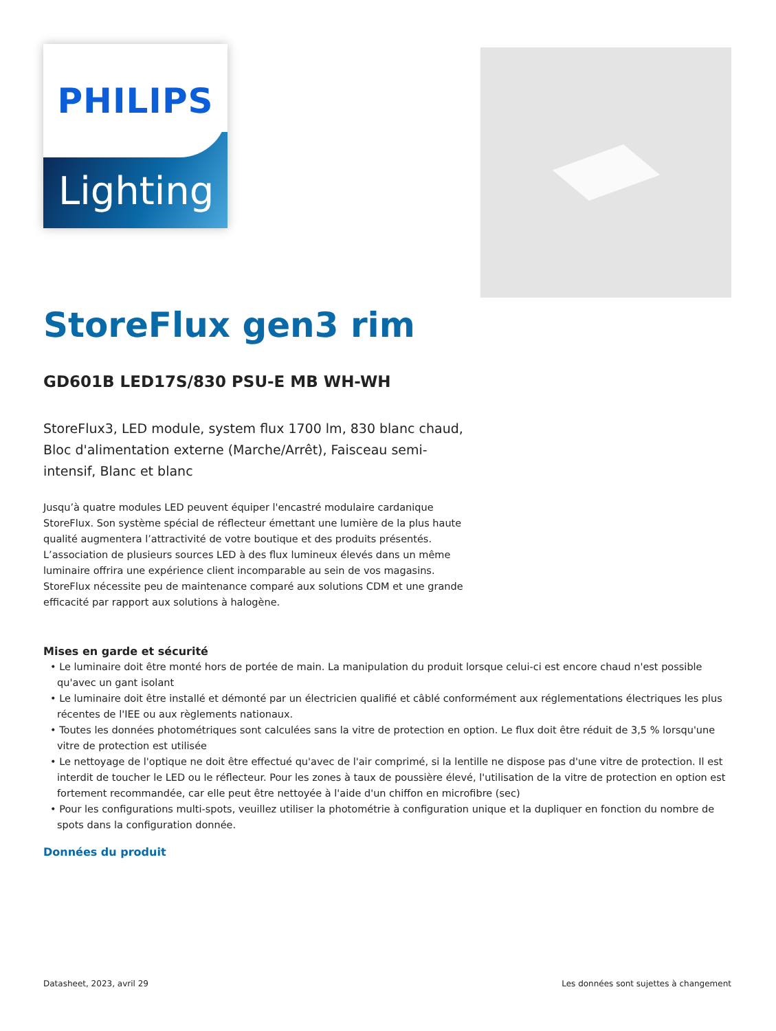PHILIPS
Lighting
StoreFlux gen3 rim
GD601B LED17S/830 PSU-E MB WH-WH
StoreFlux3, LED module, system flux 1700 lm, 830 blanc chaud, Bloc d'alimentation externe (Marche/Arrêt), Faisceau semi-intensif, Blanc et blanc
Jusqu’à quatre modules LED peuvent équiper l'encastré modulaire cardanique StoreFlux. Son système spécial de réflecteur émettant une lumière de la plus haute qualité augmentera l’attractivité de votre boutique et des produits présentés. L’association de plusieurs sources LED à des flux lumineux élevés dans un même luminaire offrira une expérience client incomparable au sein de vos magasins. StoreFlux nécessite peu de maintenance comparé aux solutions CDM et une grande efficacité par rapport aux solutions à halogène.
Mises en garde et sécurité
• Le luminaire doit être monté hors de portée de main. La manipulation du produit lorsque celui-ci est encore chaud n'est possible qu'avec un gant isolant
• Le luminaire doit être installé et démonté par un électricien qualifié et câblé conformément aux réglementations électriques les plus récentes de l'IEE ou aux règlements nationaux.
• Toutes les données photométriques sont calculées sans la vitre de protection en option. Le flux doit être réduit de 3,5 % lorsqu'une vitre de protection est utilisée
• Le nettoyage de l'optique ne doit être effectué qu'avec de l'air comprimé, si la lentille ne dispose pas d'une vitre de protection. Il est interdit de toucher le LED ou le réflecteur. Pour les zones à taux de poussière élevé, l'utilisation de la vitre de protection en option est fortement recommandée, car elle peut être nettoyée à l'aide d'un chiffon en microfibre (sec)
• Pour les configurations multi-spots, veuillez utiliser la photométrie à configuration unique et la dupliquer en fonction du nombre de spots dans la configuration donnée.
Données du produit
Datasheet, 2023, avril 29 Les données sont sujettes à changement